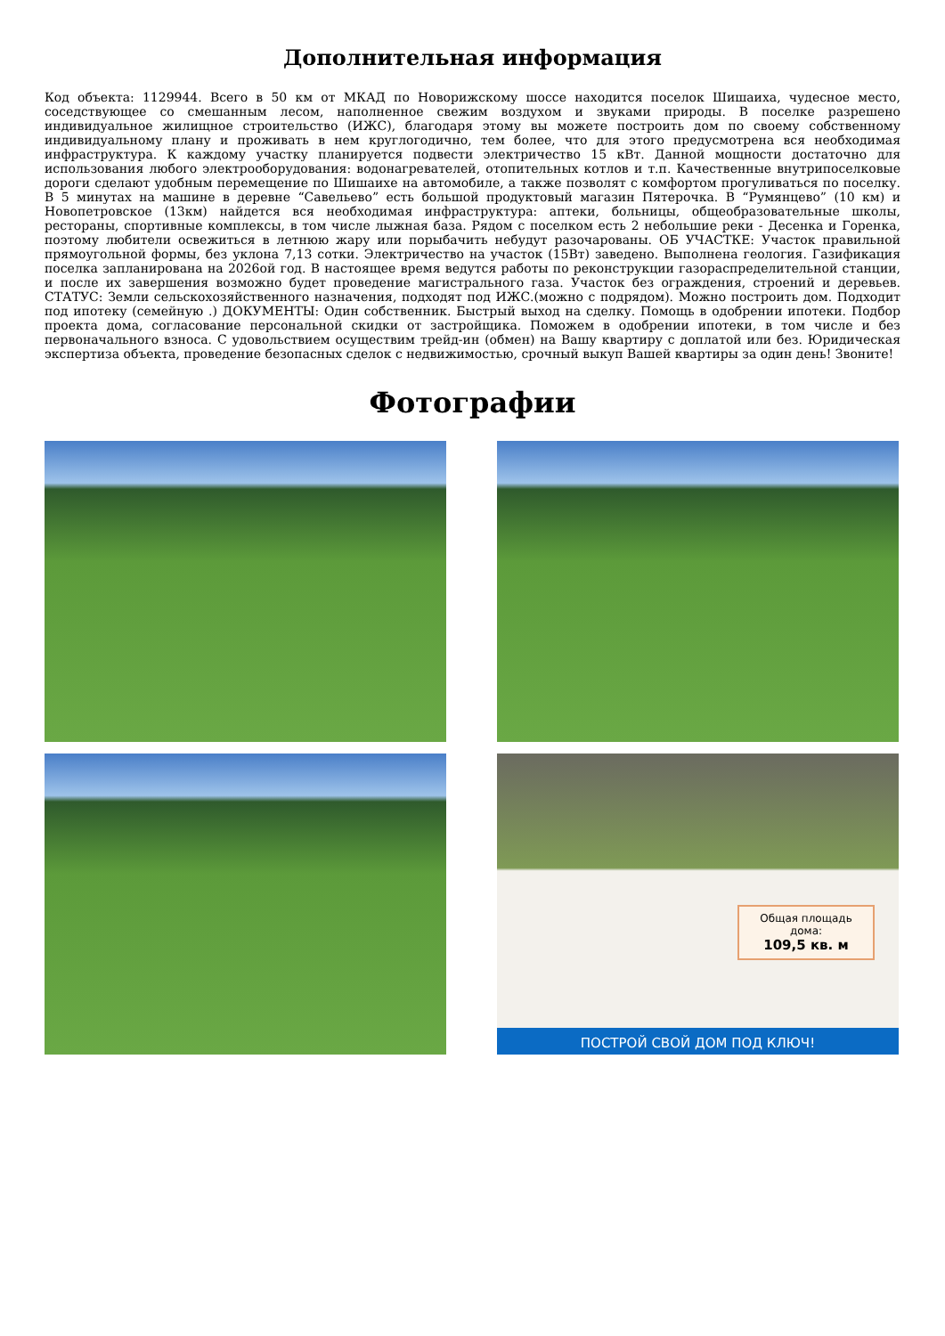Дополнительная информация
Код объекта: 1129944. Всего в 50 км от МКАД по Новорижскому шоссе находится поселок Шишаиха, чудесное место, соседствующее со смешанным лесом, наполненное свежим воздухом и звуками природы. В поселке разрешено индивидуальное жилищное строительство (ИЖС), благодаря этому вы можете построить дом по своему собственному индивидуальному плану и проживать в нем круглогодично, тем более, что для этого предусмотрена вся необходимая инфраструктура. К каждому участку планируется подвести электричество 15 кВт. Данной мощности достаточно для использования любого электрооборудования: водонагревателей, отопительных котлов и т.п. Качественные внутрипоселковые дороги сделают удобным перемещение по Шишаихе на автомобиле, а также позволят с комфортом прогуливаться по поселку. В 5 минутах на машине в деревне “Савельево” есть большой продуктовый магазин Пятерочка. В “Румянцево” (10 км) и Новопетровское (13км) найдется вся необходимая инфраструктура: аптеки, больницы, общеобразовательные школы, рестораны, спортивные комплексы, в том числе лыжная база. Рядом с поселком есть 2 небольшие реки - Десенка и Горенка, поэтому любители освежиться в летнюю жару или порыбачить небудут разочарованы. ОБ УЧАСТКЕ: Участок правильной прямоугольной формы, без уклона 7,13 сотки. Электричество на участок (15Вт) заведено. Выполнена геология. Газификация поселка запланирована на 2026ой год. В настоящее время ведутся работы по реконструкции газораспределительной станции, и после их завершения возможно будет проведение магистрального газа. Участок без ограждения, строений и деревьев. СТАТУС: Земли сельскохозяйственного назначения, подходят под ИЖС.(можно с подрядом). Можно построить дом. Подходит под ипотеку (семейную .) ДОКУМЕНТЫ: Один собственник. Быстрый выход на сделку. Помощь в одобрении ипотеки. Подбор проекта дома, согласование персональной скидки от застройщика. Поможем в одобрении ипотеки, в том числе и без первоначального взноса. С удовольствием осуществим трейд-ин (обмен) на Вашу квартиру с доплатой или без. Юридическая экспертиза объекта, проведение безопасных сделок с недвижимостью, срочный выкуп Вашей квартиры за один день! Звоните!
Фотографии
Общая площадь дома:
109,5 кв. м
ПОСТРОЙ СВОЙ ДОМ ПОД КЛЮЧ!